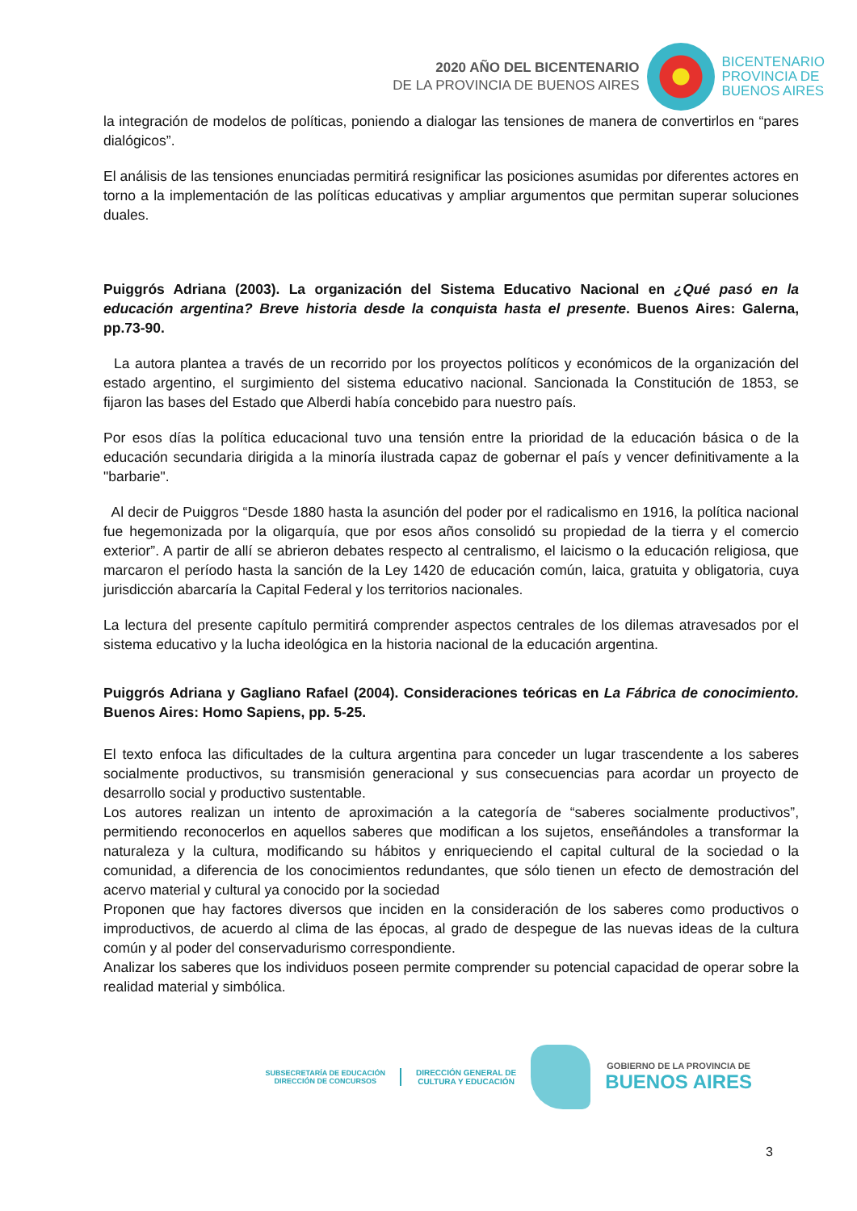2020 AÑO DEL BICENTENARIO
DE LA PROVINCIA DE BUENOS AIRES
BICENTENARIO
PROVINCIA DE
BUENOS AIRES
la integración de modelos de políticas, poniendo a dialogar las tensiones de manera de convertirlos en “pares dialógicos”.
El análisis de las tensiones enunciadas permitirá resignificar las posiciones asumidas por diferentes actores en torno a la implementación de las políticas educativas y ampliar argumentos que permitan superar soluciones duales.
Puiggrós Adriana (2003). La organización del Sistema Educativo Nacional en ¿Qué pasó en la educación argentina? Breve historia desde la conquista hasta el presente. Buenos Aires: Galerna, pp.73-90.
La autora plantea a través de un recorrido por los proyectos políticos y económicos de la organización del estado argentino, el surgimiento del sistema educativo nacional. Sancionada la Constitución de 1853, se fijaron las bases del Estado que Alberdi había concebido para nuestro país.
Por esos días la política educacional tuvo una tensión entre la prioridad de la educación básica o de la educación secundaria dirigida a la minoría ilustrada capaz de gobernar el país y vencer definitivamente a la "barbarie".
Al decir de Puiggros “Desde 1880 hasta la asunción del poder por el radicalismo en 1916, la política nacional fue hegemonizada por la oligarquía, que por esos años consolidó su propiedad de la tierra y el comercio exterior”. A partir de allí se abrieron debates respecto al centralismo, el laicismo o la educación religiosa, que marcaron el período hasta la sanción de la Ley 1420 de educación común, laica, gratuita y obligatoria, cuya jurisdicción abarcaría la Capital Federal y los territorios nacionales.
La lectura del presente capítulo permitirá comprender aspectos centrales de los dilemas atravesados por el sistema educativo y la lucha ideológica en la historia nacional de la educación argentina.
Puiggrós Adriana y Gagliano Rafael (2004). Consideraciones teóricas en La Fábrica de conocimiento. Buenos Aires: Homo Sapiens, pp. 5-25.
El texto enfoca las dificultades de la cultura argentina para conceder un lugar trascendente a los saberes socialmente productivos, su transmisión generacional y sus consecuencias para acordar un proyecto de desarrollo social y productivo sustentable.
Los autores realizan un intento de aproximación a la categoría de “saberes socialmente productivos”, permitiendo reconocerlos en aquellos saberes que modifican a los sujetos, enseñándoles a transformar la naturaleza y la cultura, modificando su hábitos y enriqueciendo el capital cultural de la sociedad o la comunidad, a diferencia de los conocimientos redundantes, que sólo tienen un efecto de demostración del acervo material y cultural ya conocido por la sociedad
Proponen que hay factores diversos que inciden en la consideración de los saberes como productivos o improductivos, de acuerdo al clima de las épocas, al grado de despegue de las nuevas ideas de la cultura común y al poder del conservadurismo correspondiente.
Analizar los saberes que los individuos poseen permite comprender su potencial capacidad de operar sobre la realidad material y simbólica.
SUBSECRETARÍA DE EDUCACIÓN
DIRECCIÓN DE CONCURSOS
DIRECCIÓN GENERAL DE
CULTURA Y EDUCACIÓN
GOBIERNO DE LA PROVINCIA DE
BUENOS AIRES
3